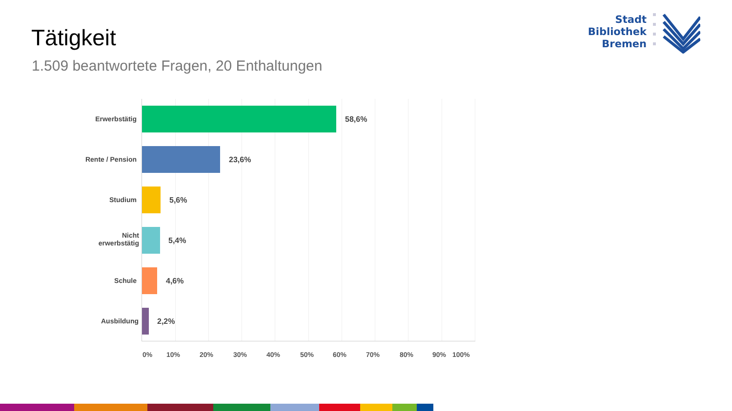Tätigkeit
1.509 beantwortete Fragen, 20 Enthaltungen
Stadt
Bibliothek
Bremen
Erwerbstätig 58,6%
Rente / Pension 23,6%
Studium 5,6%
Nicht
erwerbstätig
5,4%
Schule 4,6%
Ausbildung 2,2%
0% 10% 20% 30% 40% 50% 60% 70% 80% 90% 100%